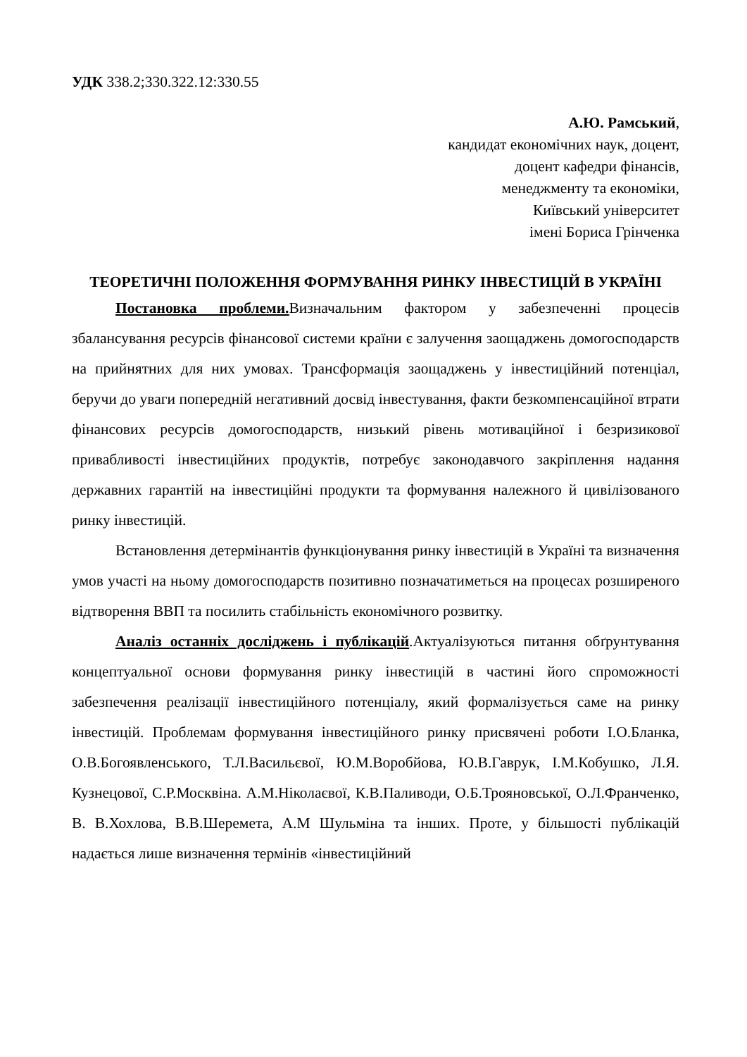УДК 338.2;330.322.12:330.55
А.Ю. Рамський,
кандидат економічних наук, доцент,
доцент кафедри фінансів,
менеджменту та економіки,
Київський університет
імені Бориса Грінченка
ТЕОРЕТИЧНІ ПОЛОЖЕННЯ ФОРМУВАННЯ РИНКУ ІНВЕСТИЦІЙ В УКРАЇНІ
Постановка проблеми. Визначальним фактором у забезпеченні процесів збалансування ресурсів фінансової системи країни є залучення заощаджень домогосподарств на прийнятних для них умовах. Трансформація заощаджень у інвестиційний потенціал, беручи до уваги попередній негативний досвід інвестування, факти безкомпенсаційної втрати фінансових ресурсів домогосподарств, низький рівень мотиваційної і безризикової привабливості інвестиційних продуктів, потребує законодавчого закріплення надання державних гарантій на інвестиційні продукти та формування належного й цивілізованого ринку інвестицій.
Встановлення детермінантів функціонування ринку інвестицій в Україні та визначення умов участі на ньому домогосподарств позитивно позначатиметься на процесах розширеного відтворення ВВП та посилить стабільність економічного розвитку.
Аналіз останніх досліджень і публікацій.Актуалізуються питання обґрунтування концептуальної основи формування ринку інвестицій в частині його спроможності забезпечення реалізації інвестиційного потенціалу, який формалізується саме на ринку інвестицій. Проблемам формування інвестиційного ринку присвячені роботи І.О.Бланка, О.В.Богоявленського, Т.Л.Васильєвої, Ю.М.Воробйова, Ю.В.Гаврук, І.М.Кобушко, Л.Я. Кузнецової, С.Р.Москвіна. А.М.Ніколаєвої, К.В.Паливоди, О.Б.Трояновської, О.Л.Франченко, В. В.Хохлова, В.В.Шеремета, А.М Шульміна та інших. Проте, у більшості публікацій надається лише визначення термінів «інвестиційний